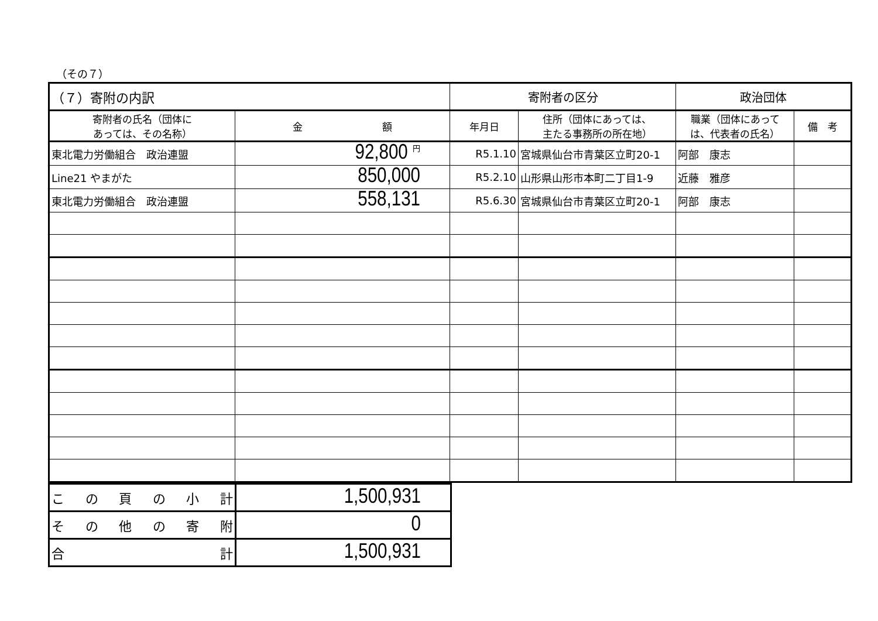（その７）
| （７）寄附の内訳 | | 寄附者の区分 | | 政治団体 | |
| --- | --- | --- | --- | --- | --- |
| 寄附者の氏名（団体に あっては、その名称） | 金 額 | 年月日 | 住所（団体にあっては、 主たる事務所の所在地） | 職業（団体にあって は、代表者の氏名） | 備 考 |
| 東北電力労働組合 政治連盟 | 92,800 <sup>円</sup> | R5.1.10 | 宮城県仙台市青葉区立町20-1 | 阿部 康志 | |
| Line21 やまがた | 850,000 | R5.2.10 | 山形県山形市本町二丁目1-9 | 近藤 雅彦 | |
| 東北電力労働組合 政治連盟 | 558,131 | R5.6.30 | 宮城県仙台市青葉区立町20-1 | 阿部 康志 | |
| こ の 頁 の 小 計 | 1,500,931 |
| そ の 他 の 寄 附 | 0 |
| 合 計 | 1,500,931 |